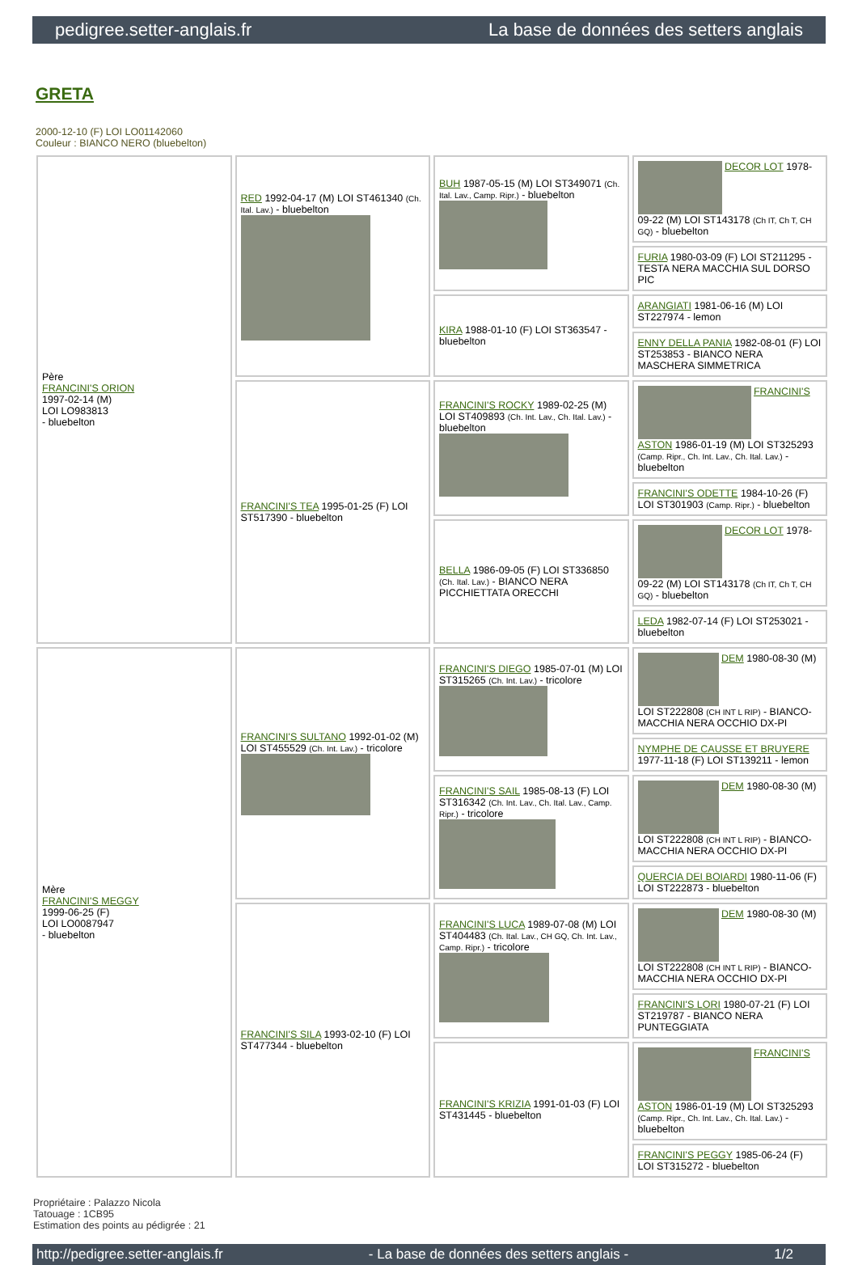pedigree.setter-anglais.fr La base de données des setters anglais
GRETA
2000-12-10 (F) LOI LO01142060
Couleur : BIANCO NERO (bluebelton)
| Père FRANCINI'S ORION 1997-02-14 (M) LOI LO983813 - bluebelton | RED 1992-04-17 (M) LOI ST461340 (Ch. Ital. Lav.) - bluebelton | BUH 1987-05-15 (M) LOI ST349071 (Ch. Ital. Lav., Camp. Ripr.) - bluebelton | DECOR LOT 1978-09-22 (M) LOI ST143178 (Ch IT, Ch T, CH GQ) - bluebelton |
| | | | FURIA 1980-03-09 (F) LOI ST211295 - TESTA NERA MACCHIA SUL DORSO PIC |
| | | KIRA 1988-01-10 (F) LOI ST363547 - bluebelton | ARANGIATI 1981-06-16 (M) LOI ST227974 - lemon |
| | | | ENNY DELLA PANIA 1982-08-01 (F) LOI ST253853 - BIANCO NERA MASCHERA SIMMETRICA |
| | FRANCINI'S TEA 1995-01-25 (F) LOI ST517390 - bluebelton | FRANCINI'S ROCKY 1989-02-25 (M) LOI ST409893 (Ch. Int. Lav., Ch. Ital. Lav.) - bluebelton | FRANCINI'S ASTON 1986-01-19 (M) LOI ST325293 (Camp. Ripr., Ch. Int. Lav., Ch. Ital. Lav.) - bluebelton |
| | | | FRANCINI'S ODETTE 1984-10-26 (F) LOI ST301903 (Camp. Ripr.) - bluebelton |
| | | BELLA 1986-09-05 (F) LOI ST336850 (Ch. Ital. Lav.) - BIANCO NERA PICCHIETTATA ORECCHI | DECOR LOT 1978-09-22 (M) LOI ST143178 (Ch IT, Ch T, CH GQ) - bluebelton |
| | | | LEDA 1982-07-14 (F) LOI ST253021 - bluebelton |
| Mère FRANCINI'S MEGGY 1999-06-25 (F) LOI LO0087947 - bluebelton | FRANCINI'S SULTANO 1992-01-02 (M) LOI ST455529 (Ch. Int. Lav.) - tricolore | FRANCINI'S DIEGO 1985-07-01 (M) LOI ST315265 (Ch. Int. Lav.) - tricolore | DEM 1980-08-30 (M) LOI ST222808 (CH INT L RIP) - BIANCO-MACCHIA NERA OCCHIO DX-PI |
| | | | NYMPHE DE CAUSSE ET BRUYERE 1977-11-18 (F) LOI ST139211 - lemon |
| | | FRANCINI'S SAIL 1985-08-13 (F) LOI ST316342 (Ch. Int. Lav., Ch. Ital. Lav., Camp. Ripr.) - tricolore | DEM 1980-08-30 (M) LOI ST222808 (CH INT L RIP) - BIANCO-MACCHIA NERA OCCHIO DX-PI |
| | | | QUERCIA DEI BOIARDI 1980-11-06 (F) LOI ST222873 - bluebelton |
| | FRANCINI'S SILA 1993-02-10 (F) LOI ST477344 - bluebelton | FRANCINI'S LUCA 1989-07-08 (M) LOI ST404483 (Ch. Ital. Lav., CH GQ, Ch. Int. Lav., Camp. Ripr.) - tricolore | DEM 1980-08-30 (M) LOI ST222808 (CH INT L RIP) - BIANCO-MACCHIA NERA OCCHIO DX-PI |
| | | | FRANCINI'S LORI 1980-07-21 (F) LOI ST219787 - BIANCO NERA PUNTEGGIATA |
| | | FRANCINI'S KRIZIA 1991-01-03 (F) LOI ST431445 - bluebelton | FRANCINI'S ASTON 1986-01-19 (M) LOI ST325293 (Camp. Ripr., Ch. Int. Lav., Ch. Ital. Lav.) - bluebelton |
| | | | FRANCINI'S PEGGY 1985-06-24 (F) LOI ST315272 - bluebelton |
Propriétaire : Palazzo Nicola
Tatouage : 1CB95
Estimation des points au pédigrée : 21
http://pedigree.setter-anglais.fr - La base de données des setters anglais - 1/2